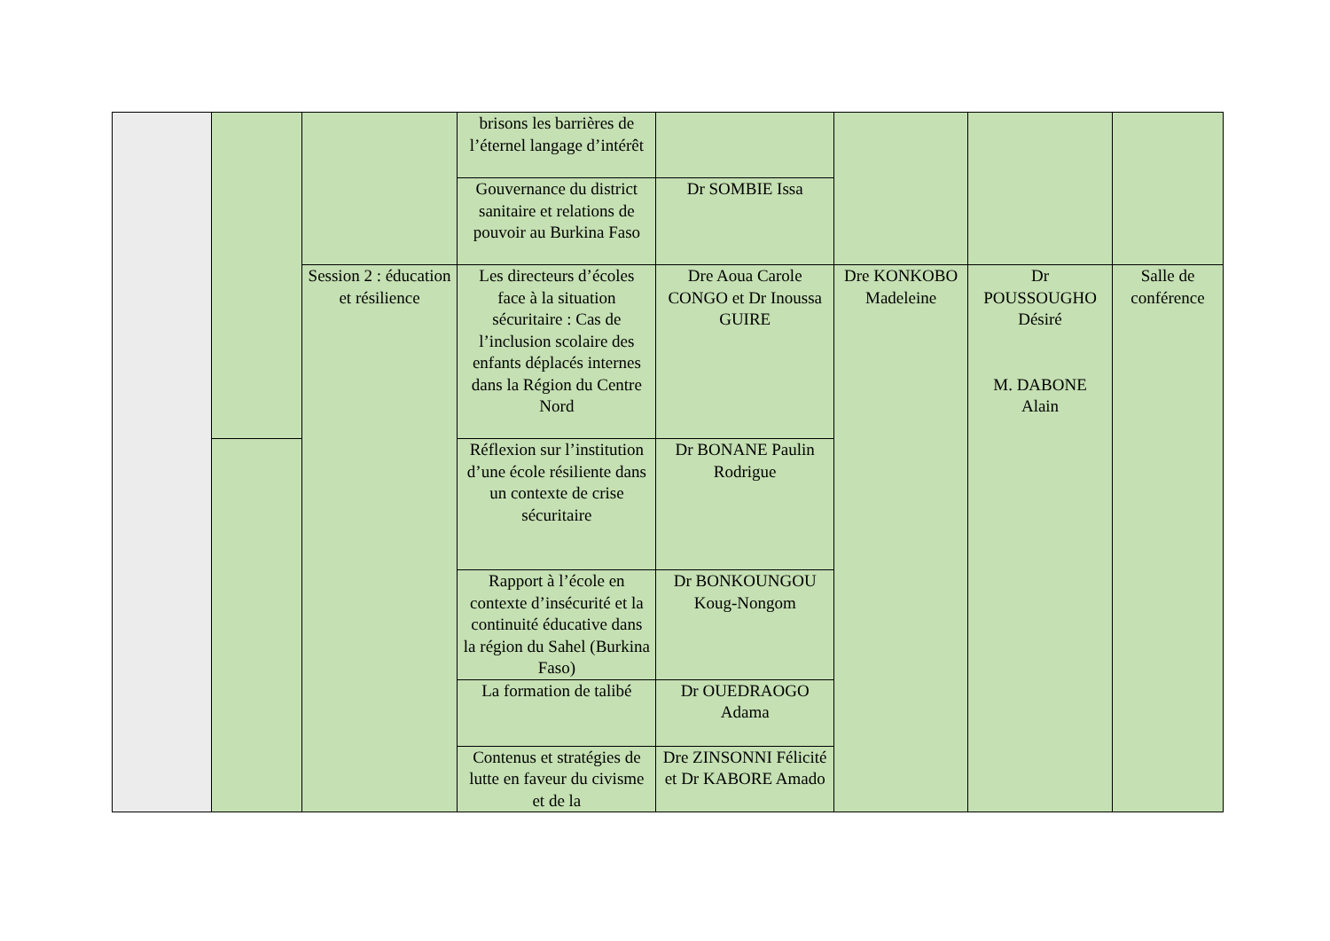| | | | brisons les barrières de l’éternel langage d’intérêt | | | | |
| | | | Gouvernance du district sanitaire et relations de pouvoir au Burkina Faso | Dr SOMBIE Issa | | | |
| | | Session 2 : éducation et résilience | Les directeurs d’écoles face à la situation sécuritaire : Cas de l’inclusion scolaire des enfants déplacés internes dans la Région du Centre Nord | Dre Aoua Carole CONGO et Dr Inoussa GUIRE | Dre KONKOBO Madeleine | Dr POUSSOUGHO Désiré M. DABONE Alain | Salle de conférence |
| | | | Réflexion sur l’institution d’une école résiliente dans un contexte de crise sécuritaire | Dr BONANE Paulin Rodrigue | | | |
| | | | Rapport à l’école en contexte d’insécurité et la continuité éducative dans la région du Sahel (Burkina Faso) | Dr BONKOUNGOU Koug-Nongom | | | |
| | | | La formation de talibé | Dr OUEDRAOGO Adama | | | |
| | | | Contenus et stratégies de lutte en faveur du civisme et de la | Dre ZINSONNI Félicité et Dr KABORE Amado | | | |